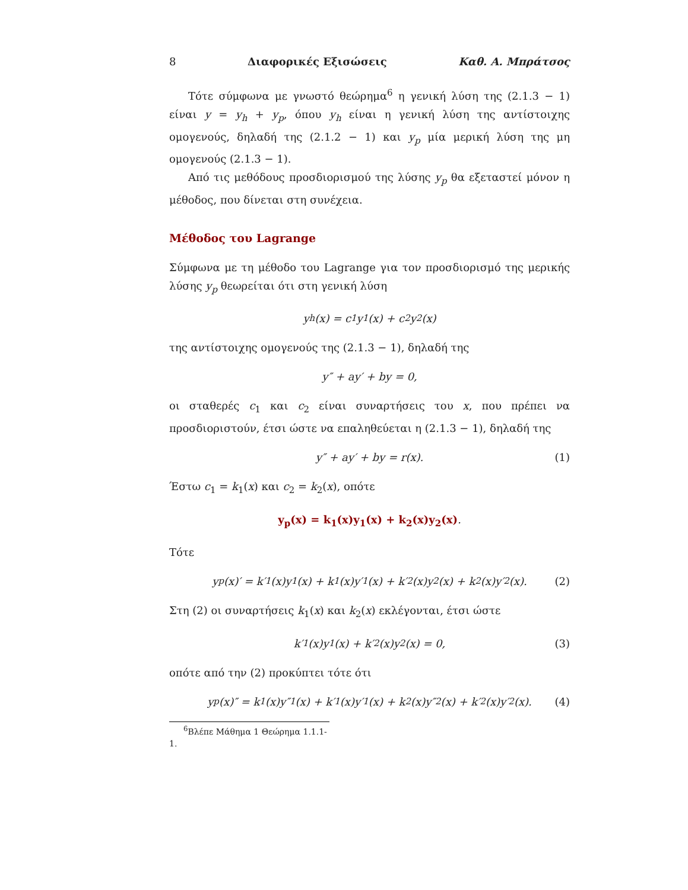8 Διαφορικές Εξισώσεις Καθ. Α. Μπράτσος
Τότε σύμφωνα με γνωστό θεώρημα<sup>6</sup> η γενική λύση της (2.1.3 − 1) είναι y = y<sub>h</sub> + y<sub>p</sub>, όπου y<sub>h</sub> είναι η γενική λύση της αντίστοιχης ομογενούς, δηλαδή της (2.1.2 − 1) και y<sub>p</sub> μία μερική λύση της μη ομογενούς (2.1.3 − 1).
Από τις μεθόδους προσδιορισμού της λύσης y<sub>p</sub> θα εξεταστεί μόνον η μέθοδος, που δίνεται στη συνέχεια.
Μέθοδος του Lagrange
Σύμφωνα με τη μέθοδο του Lagrange για τον προσδιορισμό της μερικής λύσης y<sub>p</sub> θεωρείται ότι στη γενική λύση
y<sub>h</sub>(x) = c<sub>1</sub>y<sub>1</sub>(x) + c<sub>2</sub>y<sub>2</sub>(x)
της αντίστοιχης ομογενούς της (2.1.3 − 1), δηλαδή της
y″ + ay′ + by = 0,
οι σταθερές c<sub>1</sub> και c<sub>2</sub> είναι συναρτήσεις του x, που πρέπει να προσδιοριστούν, έτσι ώστε να επαληθεύεται η (2.1.3 − 1), δηλαδή της
y″ + ay′ + by = r(x). (1)
Έστω c<sub>1</sub> = k<sub>1</sub>(x) και c<sub>2</sub> = k<sub>2</sub>(x), οπότε
y<sub>p</sub>(x) = k<sub>1</sub>(x)y<sub>1</sub>(x) + k<sub>2</sub>(x)y<sub>2</sub>(x).
Τότε
y<sub>p</sub>(x)′ = k′<sub>1</sub>(x)y<sub>1</sub>(x) + k<sub>1</sub>(x)y′<sub>1</sub>(x) + k′<sub>2</sub>(x)y<sub>2</sub>(x) + k<sub>2</sub>(x)y′<sub>2</sub>(x). (2)
Στη (2) οι συναρτήσεις k<sub>1</sub>(x) και k<sub>2</sub>(x) εκλέγονται, έτσι ώστε
k′<sub>1</sub>(x)y<sub>1</sub>(x) + k′<sub>2</sub>(x)y<sub>2</sub>(x) = 0, (3)
οπότε από την (2) προκύπτει τότε ότι
y<sub>p</sub>(x)″ = k<sub>1</sub>(x)y″<sub>1</sub>(x) + k′<sub>1</sub>(x)y′<sub>1</sub>(x) + k<sub>2</sub>(x)y″<sub>2</sub>(x) + k′<sub>2</sub>(x)y′<sub>2</sub>(x). (4)
<sup>6</sup> Βλέπε Μάθημα 1 Θεώρημα 1.1.1-1.